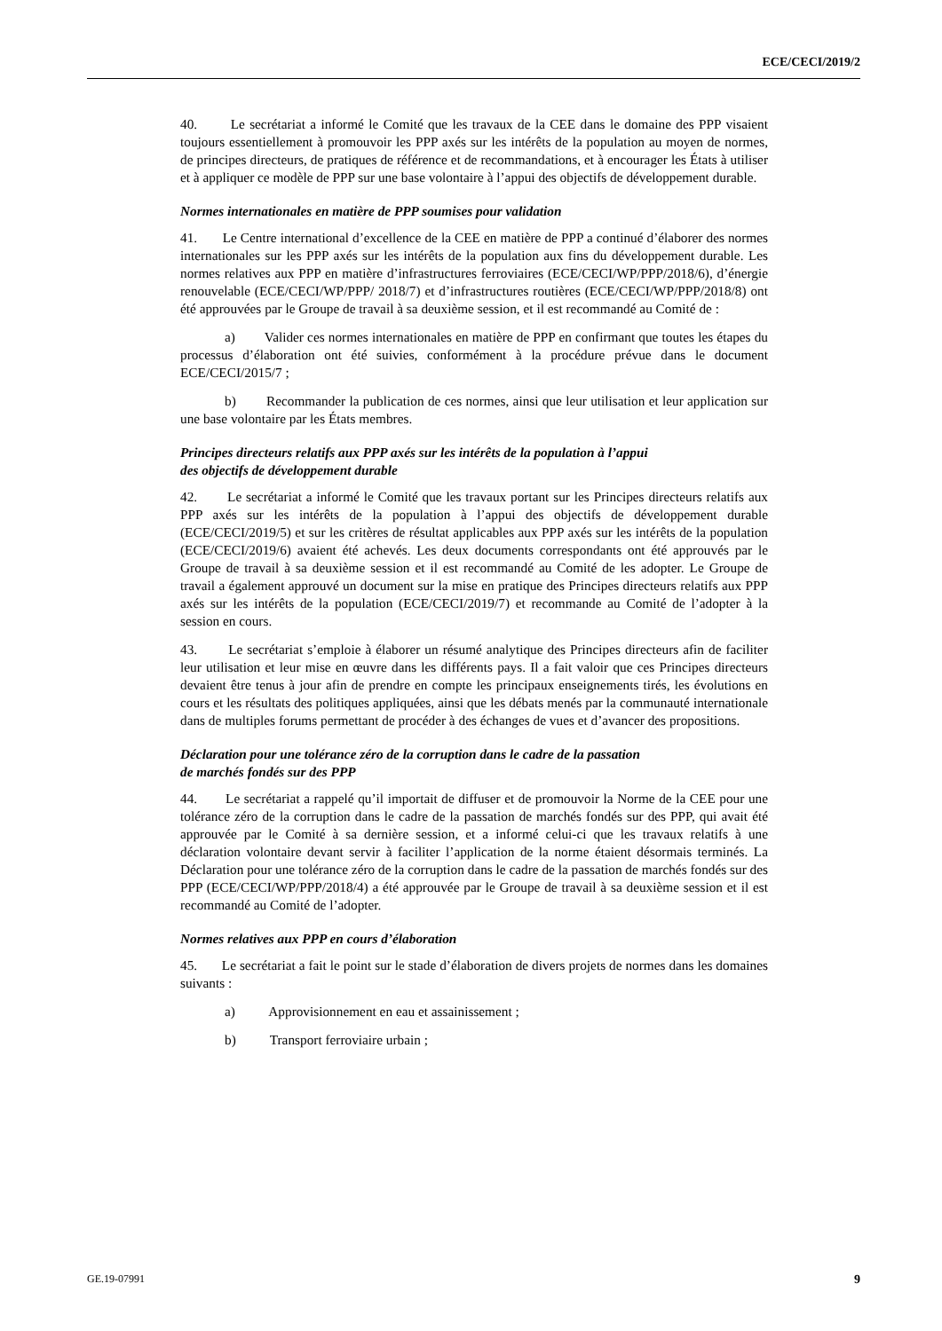ECE/CECI/2019/2
40. Le secrétariat a informé le Comité que les travaux de la CEE dans le domaine des PPP visaient toujours essentiellement à promouvoir les PPP axés sur les intérêts de la population au moyen de normes, de principes directeurs, de pratiques de référence et de recommandations, et à encourager les États à utiliser et à appliquer ce modèle de PPP sur une base volontaire à l’appui des objectifs de développement durable.
Normes internationales en matière de PPP soumises pour validation
41. Le Centre international d’excellence de la CEE en matière de PPP a continué d’élaborer des normes internationales sur les PPP axés sur les intérêts de la population aux fins du développement durable. Les normes relatives aux PPP en matière d’infrastructures ferroviaires (ECE/CECI/WP/PPP/2018/6), d’énergie renouvelable (ECE/CECI/WP/PPP/ 2018/7) et d’infrastructures routières (ECE/CECI/WP/PPP/2018/8) ont été approuvées par le Groupe de travail à sa deuxième session, et il est recommandé au Comité de :
a) Valider ces normes internationales en matière de PPP en confirmant que toutes les étapes du processus d’élaboration ont été suivies, conformément à la procédure prévue dans le document ECE/CECI/2015/7 ;
b) Recommander la publication de ces normes, ainsi que leur utilisation et leur application sur une base volontaire par les États membres.
Principes directeurs relatifs aux PPP axés sur les intérêts de la population à l’appui
des objectifs de développement durable
42. Le secrétariat a informé le Comité que les travaux portant sur les Principes directeurs relatifs aux PPP axés sur les intérêts de la population à l’appui des objectifs de développement durable (ECE/CECI/2019/5) et sur les critères de résultat applicables aux PPP axés sur les intérêts de la population (ECE/CECI/2019/6) avaient été achevés. Les deux documents correspondants ont été approuvés par le Groupe de travail à sa deuxième session et il est recommandé au Comité de les adopter. Le Groupe de travail a également approuvé un document sur la mise en pratique des Principes directeurs relatifs aux PPP axés sur les intérêts de la population (ECE/CECI/2019/7) et recommande au Comité de l’adopter à la session en cours.
43. Le secrétariat s’emploie à élaborer un résumé analytique des Principes directeurs afin de faciliter leur utilisation et leur mise en œuvre dans les différents pays. Il a fait valoir que ces Principes directeurs devaient être tenus à jour afin de prendre en compte les principaux enseignements tirés, les évolutions en cours et les résultats des politiques appliquées, ainsi que les débats menés par la communauté internationale dans de multiples forums permettant de procéder à des échanges de vues et d’avancer des propositions.
Déclaration pour une tolérance zéro de la corruption dans le cadre de la passation
de marchés fondés sur des PPP
44. Le secrétariat a rappelé qu’il importait de diffuser et de promouvoir la Norme de la CEE pour une tolérance zéro de la corruption dans le cadre de la passation de marchés fondés sur des PPP, qui avait été approuvée par le Comité à sa dernière session, et a informé celui-ci que les travaux relatifs à une déclaration volontaire devant servir à faciliter l’application de la norme étaient désormais terminés. La Déclaration pour une tolérance zéro de la corruption dans le cadre de la passation de marchés fondés sur des PPP (ECE/CECI/WP/PPP/2018/4) a été approuvée par le Groupe de travail à sa deuxième session et il est recommandé au Comité de l’adopter.
Normes relatives aux PPP en cours d’élaboration
45. Le secrétariat a fait le point sur le stade d’élaboration de divers projets de normes dans les domaines suivants :
a) Approvisionnement en eau et assainissement ;
b) Transport ferroviaire urbain ;
GE.19-07991 9